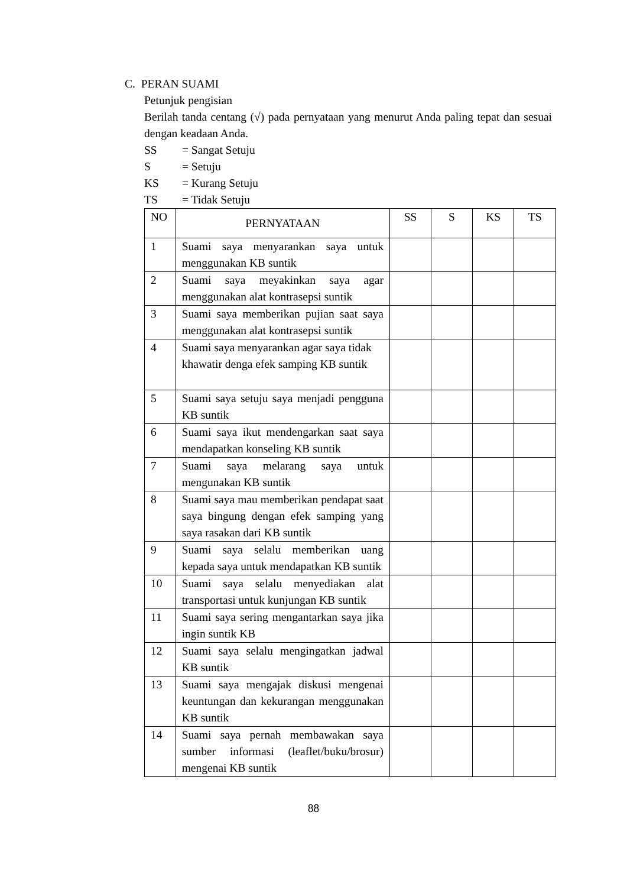C. PERAN SUAMI
Petunjuk pengisian
Berilah tanda centang (√) pada pernyataan yang menurut Anda paling tepat dan sesuai dengan keadaan Anda.
SS = Sangat Setuju
S = Setuju
KS = Kurang Setuju
TS = Tidak Setuju
| NO | PERNYATAAN | SS | S | KS | TS |
| --- | --- | --- | --- | --- | --- |
| 1 | Suami saya menyarankan saya untuk menggunakan KB suntik | | | | |
| 2 | Suami saya meyakinkan saya agar menggunakan alat kontrasepsi suntik | | | | |
| 3 | Suami saya memberikan pujian saat saya menggunakan alat kontrasepsi suntik | | | | |
| 4 | Suami saya menyarankan agar saya tidak khawatir denga efek samping KB suntik | | | | |
| 5 | Suami saya setuju saya menjadi pengguna KB suntik | | | | |
| 6 | Suami saya ikut mendengarkan saat saya mendapatkan konseling KB suntik | | | | |
| 7 | Suami saya melarang saya untuk mengunakan KB suntik | | | | |
| 8 | Suami saya mau memberikan pendapat saat saya bingung dengan efek samping yang saya rasakan dari KB suntik | | | | |
| 9 | Suami saya selalu memberikan uang kepada saya untuk mendapatkan KB suntik | | | | |
| 10 | Suami saya selalu menyediakan alat transportasi untuk kunjungan KB suntik | | | | |
| 11 | Suami saya sering mengantarkan saya jika ingin suntik KB | | | | |
| 12 | Suami saya selalu mengingatkan jadwal KB suntik | | | | |
| 13 | Suami saya mengajak diskusi mengenai keuntungan dan kekurangan menggunakan KB suntik | | | | |
| 14 | Suami saya pernah membawakan saya sumber informasi (leaflet/buku/brosur) mengenai KB suntik | | | | |
88